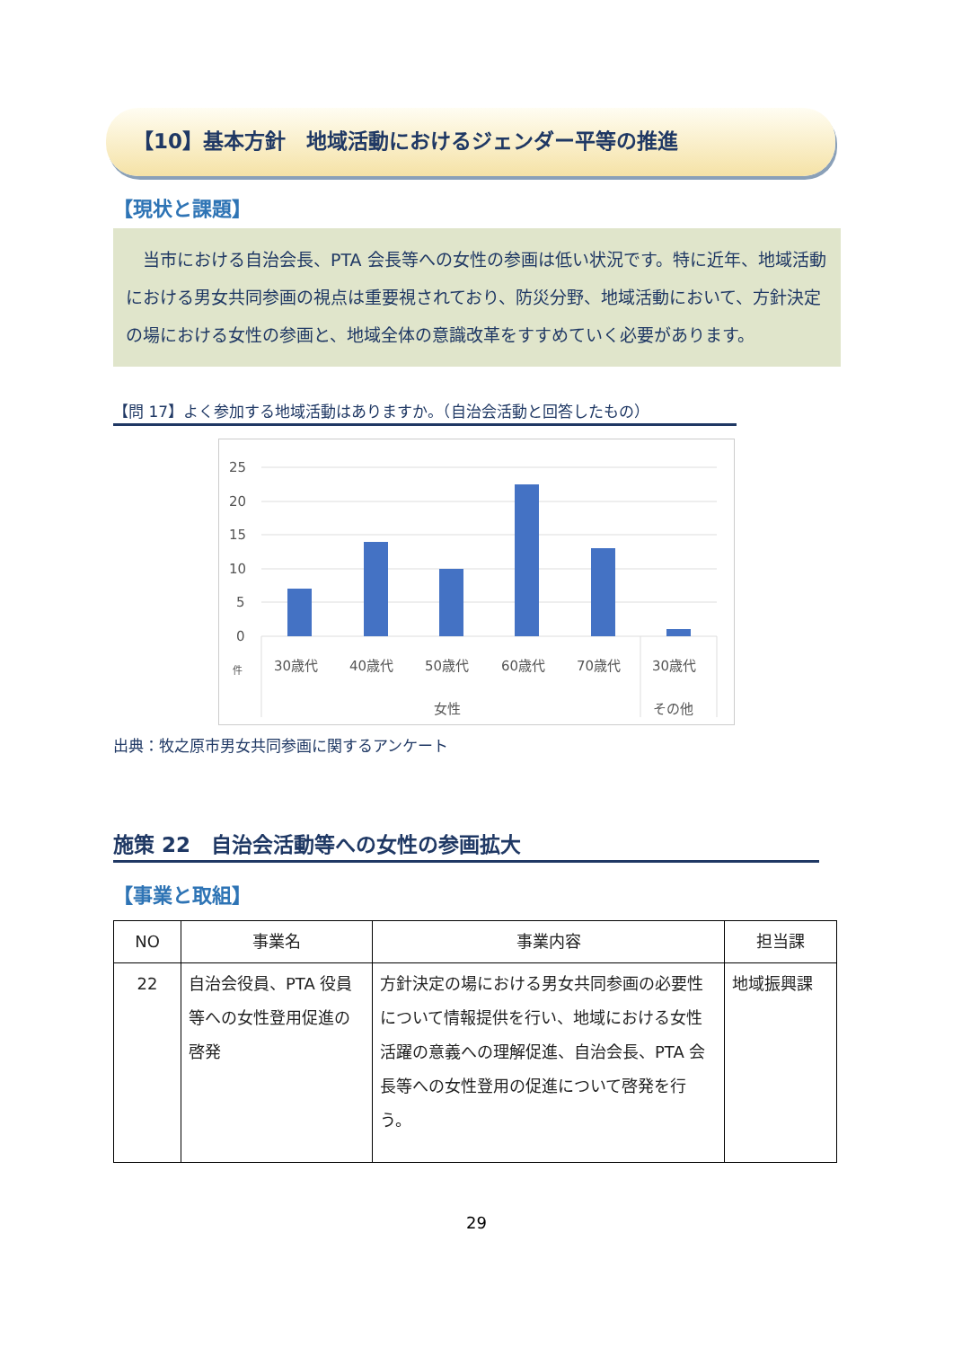【10】基本方針　地域活動におけるジェンダー平等の推進
【現状と課題】
　当市における自治会長、PTA 会長等への女性の参画は低い状況です。特に近年、地域活動における男女共同参画の視点は重要視されており、防災分野、地域活動において、方針決定の場における女性の参画と、地域全体の意識改革をすすめていく必要があります。
【問 17】よく参加する地域活動はありますか。（自治会活動と回答したもの）
25
20
15
10
5
0
件
30歳代
40歳代
50歳代
60歳代
70歳代
30歳代
女性
その他
出典：牧之原市男女共同参画に関するアンケート
施策 22　自治会活動等への女性の参画拡大
【事業と取組】
| NO | 事業名 | 事業内容 | 担当課 |
| --- | --- | --- | --- |
| 22 | 自治会役員、PTA 役員等への女性登用促進の啓発 | 方針決定の場における男女共同参画の必要性について情報提供を行い、地域における女性活躍の意義への理解促進、自治会長、PTA 会長等への女性登用の促進について啓発を行う。 | 地域振興課 |
29